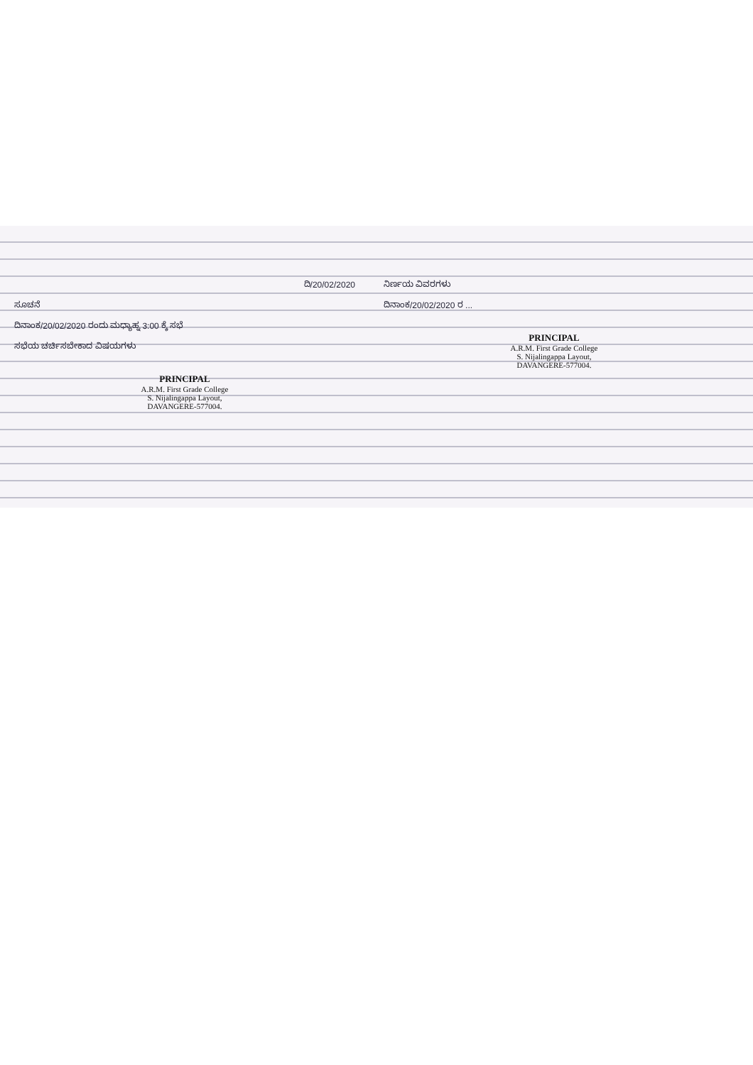ದಿ/20/02/2020
ಸೂಚನೆ
ದಿನಾಂಕ/20/02/2020 ರಂದು ಮಧ್ಯಾಹ್ನ 3:00 ಕ್ಕೆ ಸಭೆ
ಸಭೆಯ ಚರ್ಚಿಸಬೇಕಾದ ವಿಷಯಗಳು
PRINCIPAL
A.R.M. First Grade College
S. Nijalingappa Layout,
DAVANGERE-577004.
ನಿರ್ಣಯ ವಿವರಗಳು
ದಿನಾಂಕ/20/02/2020 ರ ...
PRINCIPAL
A.R.M. First Grade College
S. Nijalingappa Layout,
DAVANGERE-577004.